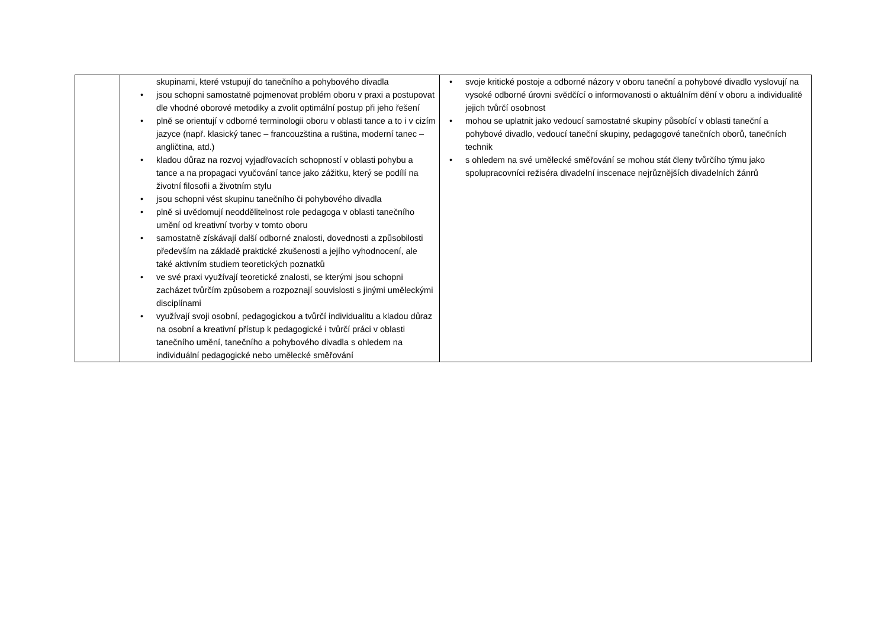| | skupinami, které vstupují do tanečního a pohybového divadla • jsou schopni samostatně pojmenovat problém oboru v praxi a postupovat dle vhodné oborové metodiky a zvolit optimální postup při jeho řešení • plně se orientují v odborné terminologii oboru v oblasti tance a to i v cizím jazyce (např. klasický tanec – francouzština a ruština, moderní tanec – angličtina, atd.) • kladou důraz na rozvoj vyjadřovacích schopností v oblasti pohybu a tance a na propagaci vyučování tance jako zážitku, který se podílí na životní filosofii a životním stylu • jsou schopni vést skupinu tanečního či pohybového divadla • plně si uvědomují neoddělitelnost role pedagoga v oblasti tanečního umění od kreativní tvorby v tomto oboru • samostatně získávají další odborné znalosti, dovednosti a způsobilosti především na základě praktické zkušenosti a jejího vyhodnocení, ale také aktivním studiem teoretických poznatků • ve své praxi využívají teoretické znalosti, se kterými jsou schopni zacházet tvůrčím způsobem a rozpoznají souvislosti s jinými uměleckými disciplínami • využívají svoji osobní, pedagogickou a tvůrčí individualitu a kladou důraz na osobní a kreativní přístup k pedagogické i tvůrčí práci v oblasti tanečního umění, tanečního a pohybového divadla s ohledem na individuální pedagogické nebo umělecké směřování | • svoje kritické postoje a odborné názory v oboru taneční a pohybové divadlo vyslovují na vysoké odborné úrovni svědčící o informovanosti o aktuálním dění v oboru a individualitě jejich tvůrčí osobnost • mohou se uplatnit jako vedoucí samostatné skupiny působící v oblasti taneční a pohybové divadlo, vedoucí taneční skupiny, pedagogové tanečních oborů, tanečních technik • s ohledem na své umělecké směřování se mohou stát členy tvůrčího týmu jako spolupracovníci režiséra divadelní inscenace nejrůznějších divadelních žánrů |